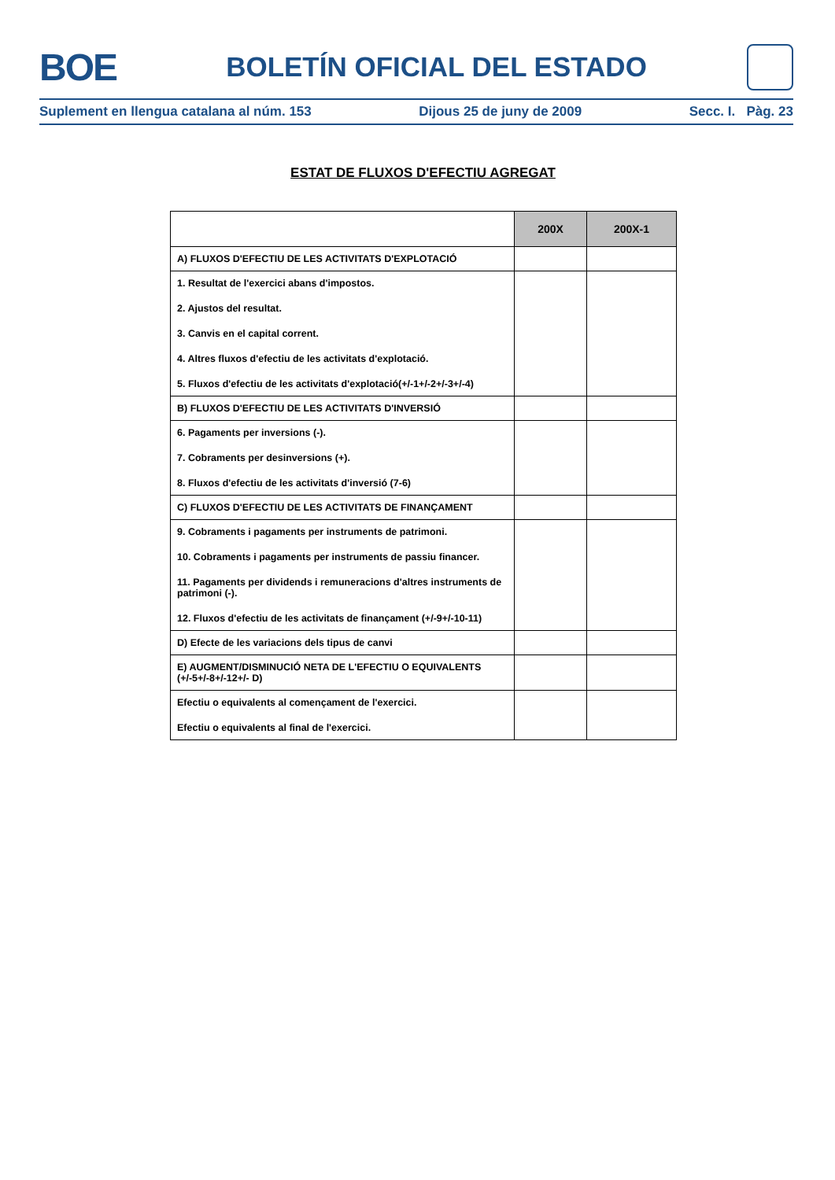BOE
BOLETÍN OFICIAL DEL ESTADO
Suplement en llengua catalana al núm. 153 Dijous 25 de juny de 2009 Secc. I. Pàg. 23
ESTAT DE FLUXOS D'EFECTIU AGREGAT
| | 200X | 200X-1 |
| --- | --- | --- |
| A) FLUXOS D'EFECTIU DE LES ACTIVITATS D'EXPLOTACIÓ | | |
| 1. Resultat de l'exercici abans d'impostos. 2. Ajustos del resultat. 3. Canvis en el capital corrent. 4. Altres fluxos d'efectiu de les activitats d'explotació. 5. Fluxos d'efectiu de les activitats d'explotació(+/-1+/-2+/-3+/-4) | | |
| B) FLUXOS D'EFECTIU DE LES ACTIVITATS D'INVERSIÓ | | |
| 6. Pagaments per inversions (-). 7. Cobraments per desinversions (+). 8. Fluxos d'efectiu de les activitats d'inversió (7-6) | | |
| C) FLUXOS D'EFECTIU DE LES ACTIVITATS DE FINANÇAMENT | | |
| 9. Cobraments i pagaments per instruments de patrimoni. 10. Cobraments i pagaments per instruments de passiu financer. 11. Pagaments per dividends i remuneracions d'altres instruments de patrimoni (-). 12. Fluxos d'efectiu de les activitats de finançament (+/-9+/-10-11) | | |
| D) Efecte de les variacions dels tipus de canvi | | |
| E) AUGMENT/DISMINUCIÓ NETA DE L'EFECTIU O EQUIVALENTS (+/-5+/-8+/-12+/- D) | | |
| Efectiu o equivalents al començament de l'exercici. Efectiu o equivalents al final de l'exercici. | | |